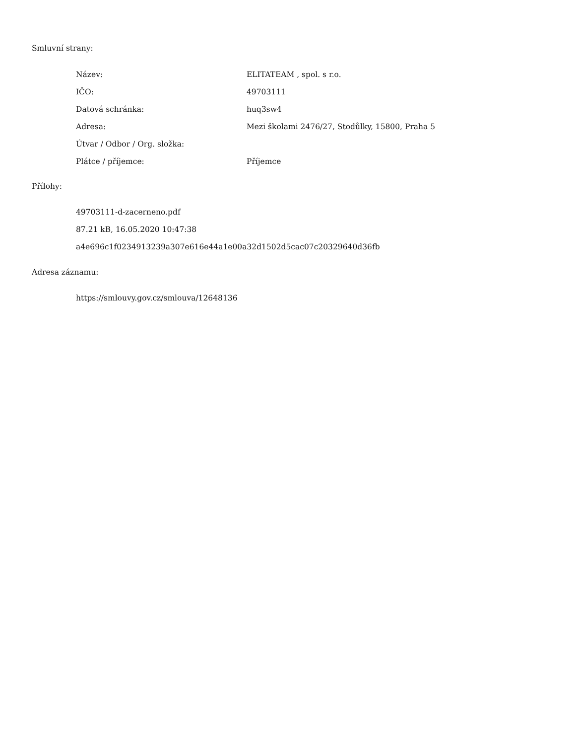Smluvní strany:
| Název: | ELITATEAM , spol. s r.o. |
| IČO: | 49703111 |
| Datová schránka: | huq3sw4 |
| Adresa: | Mezi školami 2476/27, Stodůlky, 15800, Praha 5 |
| Útvar / Odbor / Org. složka: | |
| Plátce / příjemce: | Příjemce |
Přílohy:
49703111-d-zacerneno.pdf
87.21 kB, 16.05.2020 10:47:38
a4e696c1f0234913239a307e616e44a1e00a32d1502d5cac07c20329640d36fb
Adresa záznamu:
https://smlouvy.gov.cz/smlouva/12648136